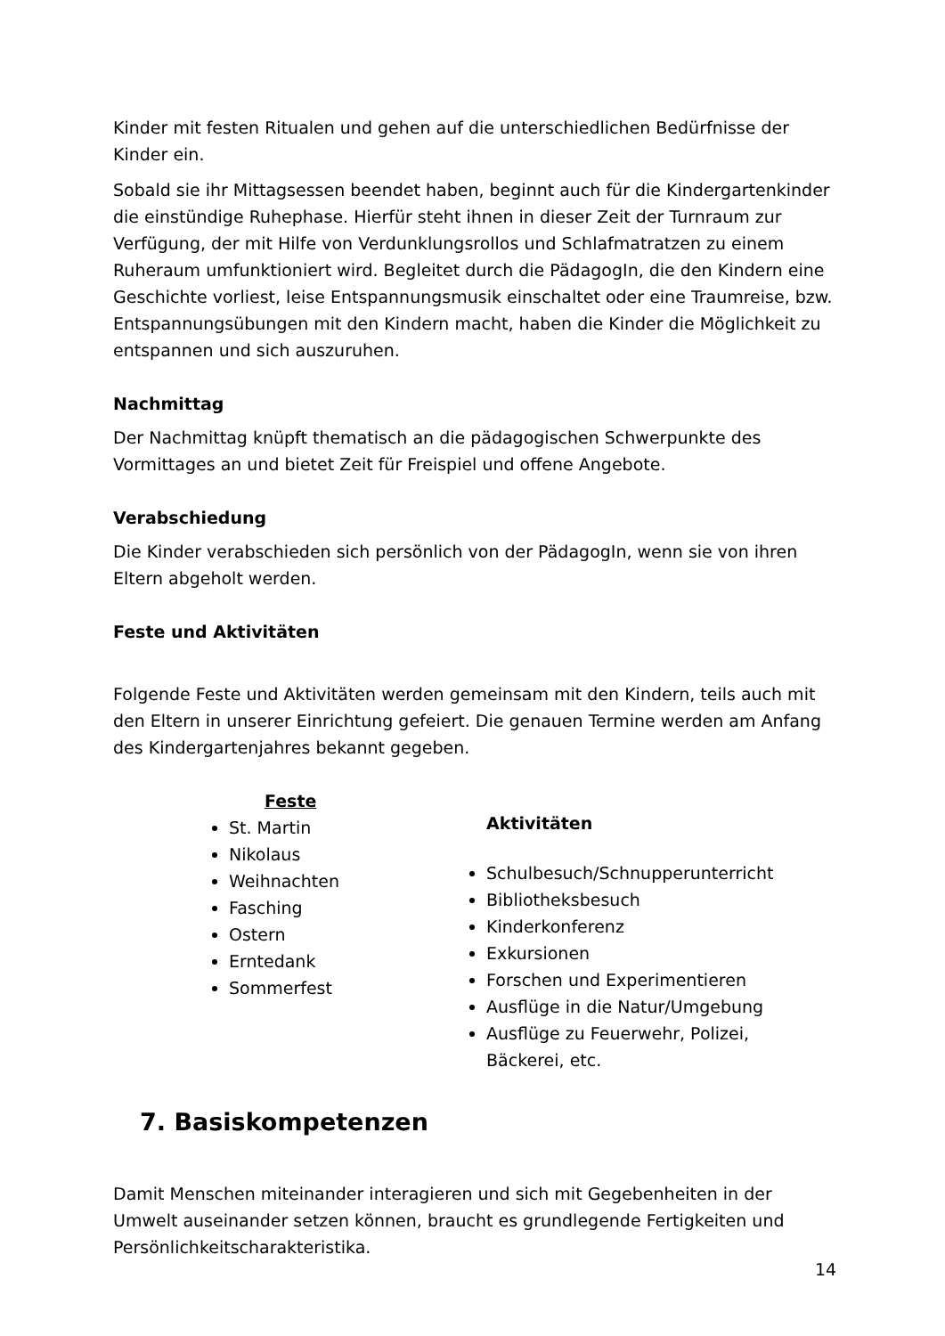Kinder mit festen Ritualen und gehen auf die unterschiedlichen Bedürfnisse der Kinder ein.
Sobald sie ihr Mittagsessen beendet haben, beginnt auch für die Kindergartenkinder die einstündige Ruhephase. Hierfür steht ihnen in dieser Zeit der Turnraum zur Verfügung, der mit Hilfe von Verdunklungsrollos und Schlafmatratzen zu einem Ruheraum umfunktioniert wird. Begleitet durch die PädagogIn, die den Kindern eine Geschichte vorliest, leise Entspannungsmusik einschaltet oder eine Traumreise, bzw. Entspannungsübungen mit den Kindern macht, haben die Kinder die Möglichkeit zu entspannen und sich auszuruhen.
Nachmittag
Der Nachmittag knüpft thematisch an die pädagogischen Schwerpunkte des Vormittages an und bietet Zeit für Freispiel und offene Angebote.
Verabschiedung
Die Kinder verabschieden sich persönlich von der PädagogIn, wenn sie von ihren Eltern abgeholt werden.
Feste und Aktivitäten
Folgende Feste und Aktivitäten werden gemeinsam mit den Kindern, teils auch mit den Eltern in unserer Einrichtung gefeiert. Die genauen Termine werden am Anfang des Kindergartenjahres bekannt gegeben.
Feste
St. Martin
Nikolaus
Weihnachten
Fasching
Ostern
Erntedank
Sommerfest
Aktivitäten
Schulbesuch/Schnupperunterricht
Bibliotheksbesuch
Kinderkonferenz
Exkursionen
Forschen und Experimentieren
Ausflüge in die Natur/Umgebung
Ausflüge zu Feuerwehr, Polizei, Bäckerei, etc.
7. Basiskompetenzen
Damit Menschen miteinander interagieren und sich mit Gegebenheiten in der Umwelt auseinander setzen können, braucht es grundlegende Fertigkeiten und Persönlichkeitscharakteristika.
14